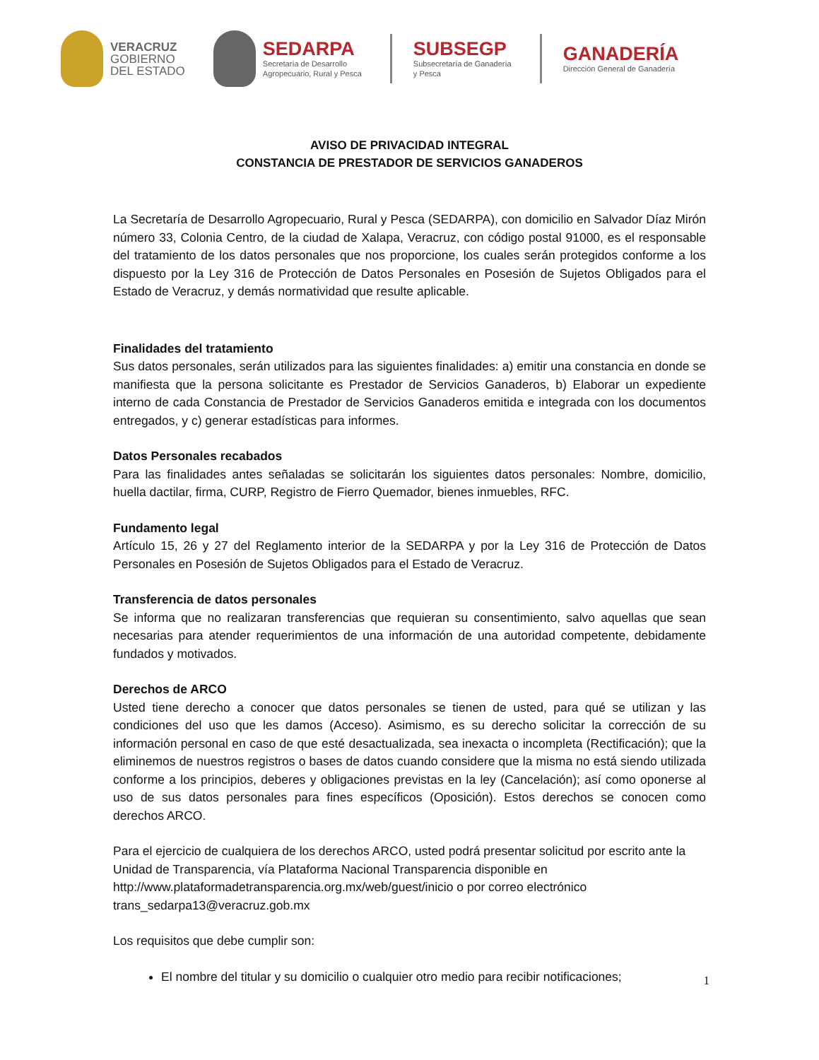VERACRUZ
GOBIERNO
DEL ESTADO
SEDARPA
Secretaría de Desarrollo
Agropecuario, Rural y Pesca
SUBSEGP
Subsecretaría de Ganadería
y Pesca
GANADERÍA
Dirección General de Ganadería
AVISO DE PRIVACIDAD INTEGRAL
CONSTANCIA DE PRESTADOR DE SERVICIOS GANADEROS
La Secretaría de Desarrollo Agropecuario, Rural y Pesca (SEDARPA), con domicilio en Salvador Díaz Mirón número 33, Colonia Centro, de la ciudad de Xalapa, Veracruz, con código postal 91000, es el responsable del tratamiento de los datos personales que nos proporcione, los cuales serán protegidos conforme a los dispuesto por la Ley 316 de Protección de Datos Personales en Posesión de Sujetos Obligados para el Estado de Veracruz, y demás normatividad que resulte aplicable.
Finalidades del tratamiento
Sus datos personales, serán utilizados para las siguientes finalidades: a) emitir una constancia en donde se manifiesta que la persona solicitante es Prestador de Servicios Ganaderos, b) Elaborar un expediente interno de cada Constancia de Prestador de Servicios Ganaderos emitida e integrada con los documentos entregados, y c) generar estadísticas para informes.
Datos Personales recabados
Para las finalidades antes señaladas se solicitarán los siguientes datos personales: Nombre, domicilio, huella dactilar, firma, CURP, Registro de Fierro Quemador, bienes inmuebles, RFC.
Fundamento legal
Artículo 15, 26 y 27 del Reglamento interior de la SEDARPA y por la Ley 316 de Protección de Datos Personales en Posesión de Sujetos Obligados para el Estado de Veracruz.
Transferencia de datos personales
Se informa que no realizaran transferencias que requieran su consentimiento, salvo aquellas que sean necesarias para atender requerimientos de una información de una autoridad competente, debidamente fundados y motivados.
Derechos de ARCO
Usted tiene derecho a conocer que datos personales se tienen de usted, para qué se utilizan y las condiciones del uso que les damos (Acceso). Asimismo, es su derecho solicitar la corrección de su información personal en caso de que esté desactualizada, sea inexacta o incompleta (Rectificación); que la eliminemos de nuestros registros o bases de datos cuando considere que la misma no está siendo utilizada conforme a los principios, deberes y obligaciones previstas en la ley (Cancelación); así como oponerse al uso de sus datos personales para fines específicos (Oposición). Estos derechos se conocen como derechos ARCO.
Para el ejercicio de cualquiera de los derechos ARCO, usted podrá presentar solicitud por escrito ante la Unidad de Transparencia, vía Plataforma Nacional Transparencia disponible en http://www.plataformadetransparencia.org.mx/web/guest/inicio o por correo electrónico trans_sedarpa13@veracruz.gob.mx
Los requisitos que debe cumplir son:
El nombre del titular y su domicilio o cualquier otro medio para recibir notificaciones;
1